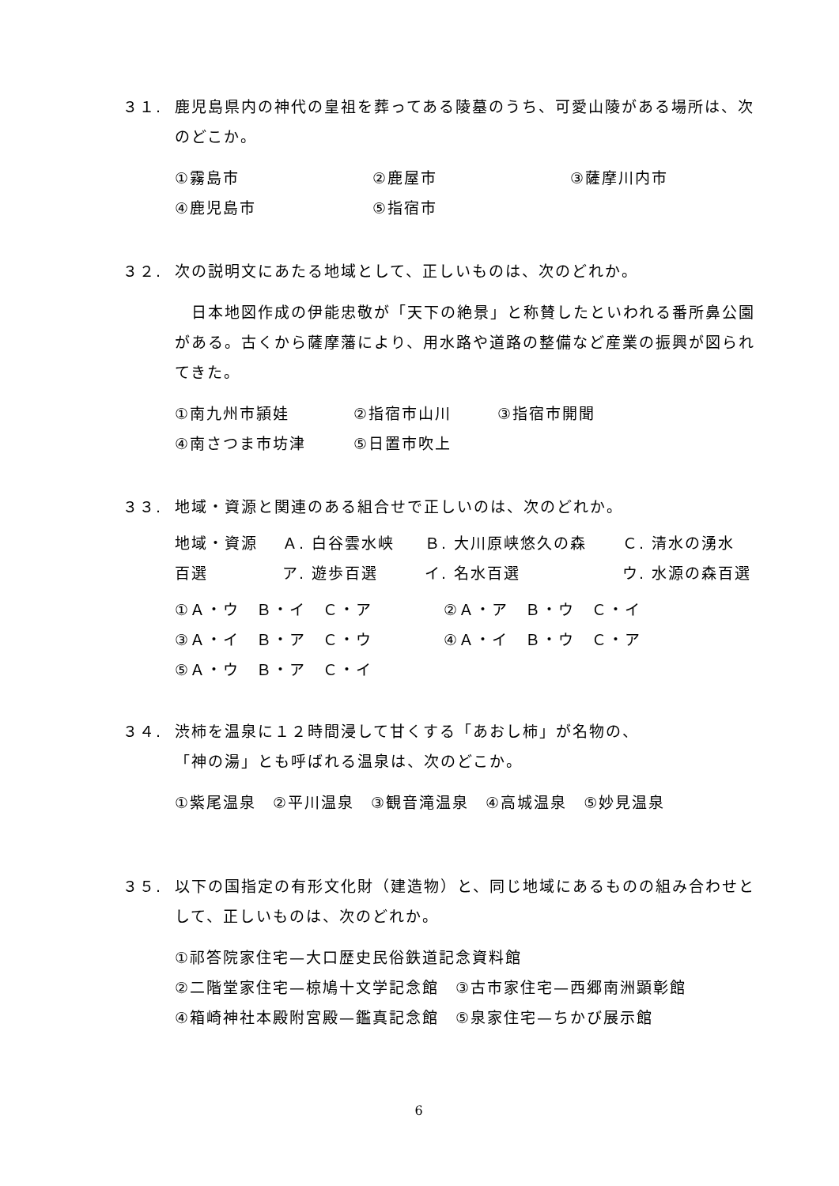３１. 鹿児島県内の神代の皇祖を葬ってある陵墓のうち、可愛山陵がある場所は、次のどこか。
①霧島市 ②鹿屋市 ③薩摩川内市
④鹿児島市 ⑤指宿市
３２. 次の説明文にあたる地域として、正しいものは、次のどれか。
　日本地図作成の伊能忠敬が「天下の絶景」と称賛したといわれる番所鼻公園がある。古くから薩摩藩により、用水路や道路の整備など産業の振興が図られてきた。
①南九州市頴娃 ②指宿市山川 ③指宿市開聞
④南さつま市坊津 ⑤日置市吹上
３３. 地域・資源と関連のある組合せで正しいのは、次のどれか。
地域・資源 Ａ. 白谷雲水峡 Ｂ. 大川原峡悠久の森 Ｃ. 清水の湧水
百選 ア. 遊歩百選 イ. 名水百選 ウ. 水源の森百選
①Ａ・ウ　Ｂ・イ　Ｃ・ア ②Ａ・ア　Ｂ・ウ　Ｃ・イ
③Ａ・イ　Ｂ・ア　Ｃ・ウ ④Ａ・イ　Ｂ・ウ　Ｃ・ア
⑤Ａ・ウ　Ｂ・ア　Ｃ・イ
３４. 渋柿を温泉に１２時間浸して甘くする「あおし柿」が名物の、
「神の湯」とも呼ばれる温泉は、次のどこか。
①紫尾温泉　②平川温泉　③観音滝温泉　④高城温泉　⑤妙見温泉
３５. 以下の国指定の有形文化財（建造物）と、同じ地域にあるものの組み合わせとして、正しいものは、次のどれか。
①祁答院家住宅—大口歴史民俗鉄道記念資料館
②二階堂家住宅—椋鳩十文学記念館　③古市家住宅—西郷南洲顕彰館
④箱崎神社本殿附宮殿—鑑真記念館　⑤泉家住宅—ちかび展示館
6